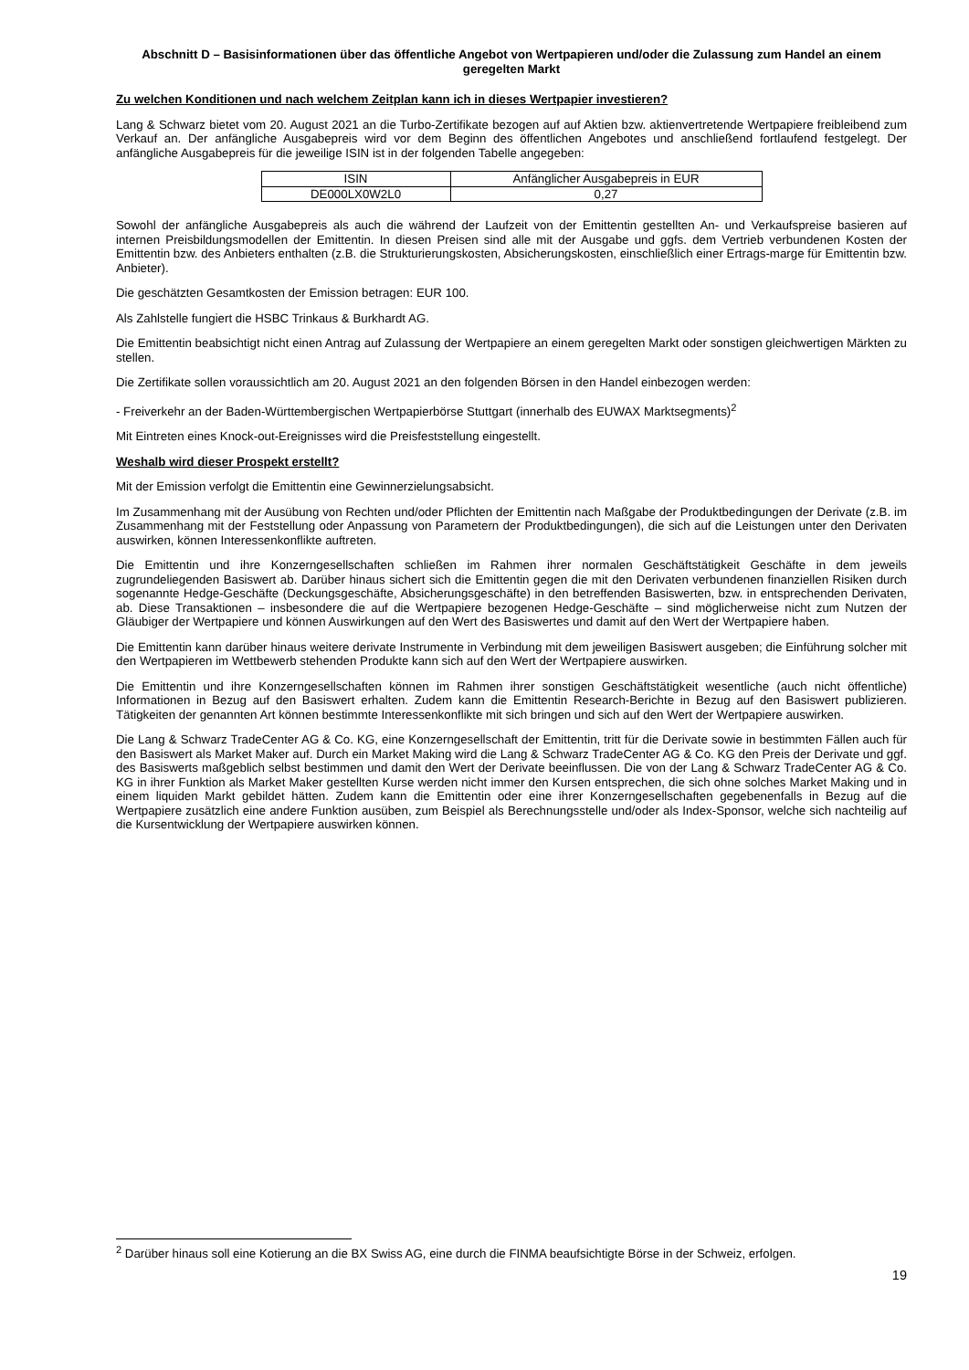Abschnitt D – Basisinformationen über das öffentliche Angebot von Wertpapieren und/oder die Zulassung zum Handel an einem geregelten Markt
Zu welchen Konditionen und nach welchem Zeitplan kann ich in dieses Wertpapier investieren?
Lang & Schwarz bietet vom 20. August 2021 an die Turbo-Zertifikate bezogen auf auf Aktien bzw. aktienvertretende Wertpapiere freibleibend zum Verkauf an. Der anfängliche Ausgabepreis wird vor dem Beginn des öffentlichen Angebotes und anschließend fortlaufend festgelegt. Der anfängliche Ausgabepreis für die jeweilige ISIN ist in der folgenden Tabelle angegeben:
| ISIN | Anfänglicher Ausgabepreis in EUR |
| DE000LX0W2L0 | 0,27 |
Sowohl der anfängliche Ausgabepreis als auch die während der Laufzeit von der Emittentin gestellten An- und Verkaufspreise basieren auf internen Preisbildungsmodellen der Emittentin. In diesen Preisen sind alle mit der Ausgabe und ggfs. dem Vertrieb verbundenen Kosten der Emittentin bzw. des Anbieters enthalten (z.B. die Strukturierungskosten, Absicherungskosten, einschließlich einer Ertrags-marge für Emittentin bzw. Anbieter).
Die geschätzten Gesamtkosten der Emission betragen: EUR 100.
Als Zahlstelle fungiert die HSBC Trinkaus & Burkhardt AG.
Die Emittentin beabsichtigt nicht einen Antrag auf Zulassung der Wertpapiere an einem geregelten Markt oder sonstigen gleichwertigen Märkten zu stellen.
Die Zertifikate sollen voraussichtlich am 20. August 2021 an den folgenden Börsen in den Handel einbezogen werden:
- Freiverkehr an der Baden-Württembergischen Wertpapierbörse Stuttgart (innerhalb des EUWAX Marktsegments)<sup>2</sup>
Mit Eintreten eines Knock-out-Ereignisses wird die Preisfeststellung eingestellt.
Weshalb wird dieser Prospekt erstellt?
Mit der Emission verfolgt die Emittentin eine Gewinnerzielungsabsicht.
Im Zusammenhang mit der Ausübung von Rechten und/oder Pflichten der Emittentin nach Maßgabe der Produktbedingungen der Derivate (z.B. im Zusammenhang mit der Feststellung oder Anpassung von Parametern der Produktbedingungen), die sich auf die Leistungen unter den Derivaten auswirken, können Interessenkonflikte auftreten.
Die Emittentin und ihre Konzerngesellschaften schließen im Rahmen ihrer normalen Geschäftstätigkeit Geschäfte in dem jeweils zugrundeliegenden Basiswert ab. Darüber hinaus sichert sich die Emittentin gegen die mit den Derivaten verbundenen finanziellen Risiken durch sogenannte Hedge-Geschäfte (Deckungsgeschäfte, Absicherungsgeschäfte) in den betreffenden Basiswerten, bzw. in entsprechenden Derivaten, ab. Diese Transaktionen – insbesondere die auf die Wertpapiere bezogenen Hedge-Geschäfte – sind möglicherweise nicht zum Nutzen der Gläubiger der Wertpapiere und können Auswirkungen auf den Wert des Basiswertes und damit auf den Wert der Wertpapiere haben.
Die Emittentin kann darüber hinaus weitere derivate Instrumente in Verbindung mit dem jeweiligen Basiswert ausgeben; die Einführung solcher mit den Wertpapieren im Wettbewerb stehenden Produkte kann sich auf den Wert der Wertpapiere auswirken.
Die Emittentin und ihre Konzerngesellschaften können im Rahmen ihrer sonstigen Geschäftstätigkeit wesentliche (auch nicht öffentliche) Informationen in Bezug auf den Basiswert erhalten. Zudem kann die Emittentin Research-Berichte in Bezug auf den Basiswert publizieren. Tätigkeiten der genannten Art können bestimmte Interessenkonflikte mit sich bringen und sich auf den Wert der Wertpapiere auswirken.
Die Lang & Schwarz TradeCenter AG & Co. KG, eine Konzerngesellschaft der Emittentin, tritt für die Derivate sowie in bestimmten Fällen auch für den Basiswert als Market Maker auf. Durch ein Market Making wird die Lang & Schwarz TradeCenter AG & Co. KG den Preis der Derivate und ggf. des Basiswerts maßgeblich selbst bestimmen und damit den Wert der Derivate beeinflussen. Die von der Lang & Schwarz TradeCenter AG & Co. KG in ihrer Funktion als Market Maker gestellten Kurse werden nicht immer den Kursen entsprechen, die sich ohne solches Market Making und in einem liquiden Markt gebildet hätten. Zudem kann die Emittentin oder eine ihrer Konzerngesellschaften gegebenenfalls in Bezug auf die Wertpapiere zusätzlich eine andere Funktion ausüben, zum Beispiel als Berechnungsstelle und/oder als Index-Sponsor, welche sich nachteilig auf die Kursentwicklung der Wertpapiere auswirken können.
<sup>2</sup> Darüber hinaus soll eine Kotierung an die BX Swiss AG, eine durch die FINMA beaufsichtigte Börse in der Schweiz, erfolgen.
19